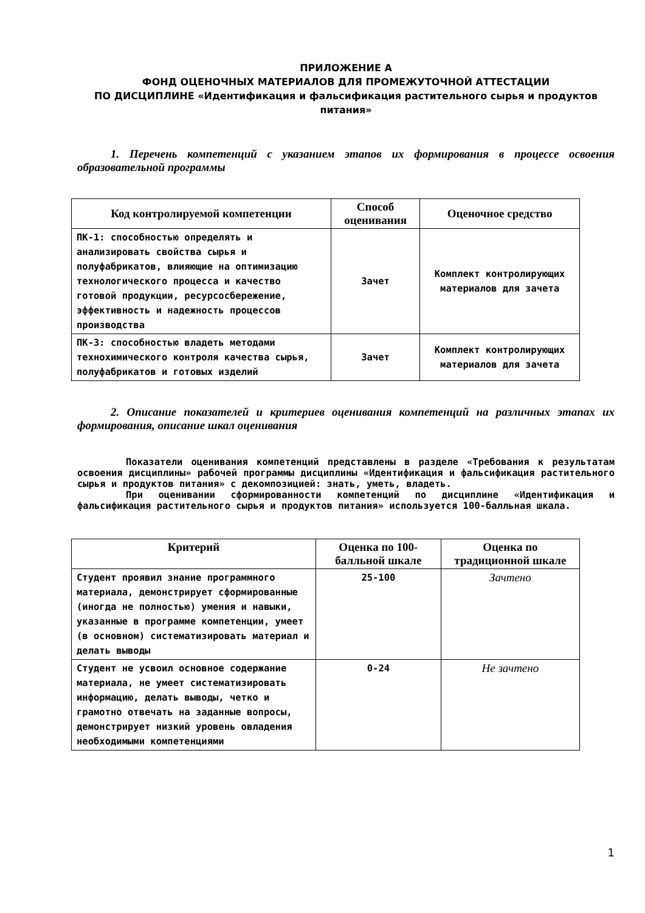ПРИЛОЖЕНИЕ А
ФОНД ОЦЕНОЧНЫХ МАТЕРИАЛОВ ДЛЯ ПРОМЕЖУТОЧНОЙ АТТЕСТАЦИИ
ПО ДИСЦИПЛИНЕ «Идентификация и фальсификация растительного сырья и продуктов питания»
1. Перечень компетенций с указанием этапов их формирования в процессе освоения образовательной программы
| Код контролируемой компетенции | Способ оценивания | Оценочное средство |
| --- | --- | --- |
| ПК-1: способностью определять и анализировать свойства сырья и полуфабрикатов, влияющие на оптимизацию технологического процесса и качество готовой продукции, ресурсосбережение, эффективность и надежность процессов производства | Зачет | Комплект контролирующих материалов для зачета |
| ПК-3: способностью владеть методами технохимического контроля качества сырья, полуфабрикатов и готовых изделий | Зачет | Комплект контролирующих материалов для зачета |
2. Описание показателей и критериев оценивания компетенций на различных этапах их формирования, описание шкал оценивания
Показатели оценивания компетенций представлены в разделе «Требования к результатам освоения дисциплины» рабочей программы дисциплины «Идентификация и фальсификация растительного сырья и продуктов питания» с декомпозицией: знать, уметь, владеть.
При оценивании сформированности компетенций по дисциплине «Идентификация и фальсификация растительного сырья и продуктов питания» используется 100-балльная шкала.
| Критерий | Оценка по 100-балльной шкале | Оценка по традиционной шкале |
| --- | --- | --- |
| Студент проявил знание программного материала, демонстрирует сформированные (иногда не полностью) умения и навыки, указанные в программе компетенции, умеет (в основном) систематизировать материал и делать выводы | 25-100 | Зачтено |
| Студент не усвоил основное содержание материала, не умеет систематизировать информацию, делать выводы, четко и грамотно отвечать на заданные вопросы, демонстрирует низкий уровень овладения необходимыми компетенциями | 0-24 | Не зачтено |
1